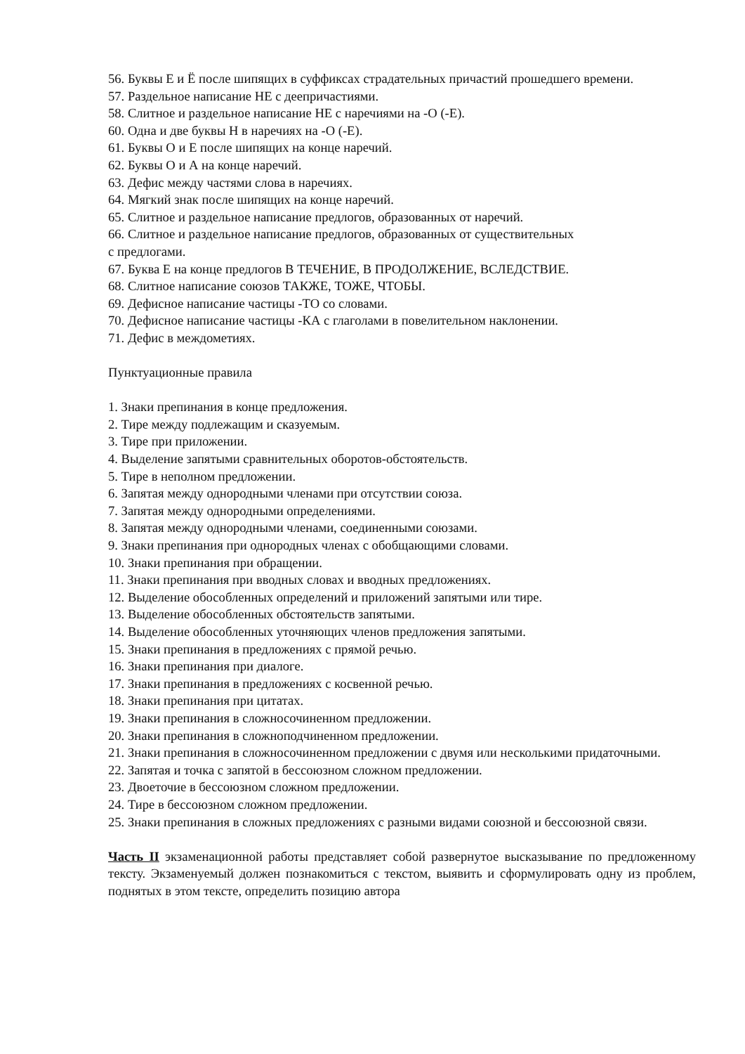56. Буквы Е и Ё после шипящих в суффиксах страдательных причастий прошедшего времени.
57. Раздельное написание НЕ с деепричастиями.
58. Слитное и раздельное написание НЕ с наречиями на -О (-Е).
60. Одна и две буквы Н в наречиях на -О (-Е).
61. Буквы О и Е после шипящих на конце наречий.
62. Буквы О и А на конце наречий.
63. Дефис между частями слова в наречиях.
64. Мягкий знак после шипящих на конце наречий.
65. Слитное и раздельное написание предлогов, образованных от наречий.
66. Слитное и раздельное написание предлогов, образованных от существительных
с предлогами.
67. Буква Е на конце предлогов В ТЕЧЕНИЕ, В ПРОДОЛЖЕНИЕ, ВСЛЕДСТВИЕ.
68. Слитное написание союзов ТАКЖЕ, ТОЖЕ, ЧТОБЫ.
69. Дефисное написание частицы -ТО со словами.
70. Дефисное написание частицы -КА с глаголами в повелительном наклонении.
71. Дефис в междометиях.
Пунктуационные правила
1. Знаки препинания в конце предложения.
2. Тире между подлежащим и сказуемым.
3. Тире при приложении.
4. Выделение запятыми сравнительных оборотов-обстоятельств.
5. Тире в неполном предложении.
6. Запятая между однородными членами при отсутствии союза.
7. Запятая между однородными определениями.
8. Запятая между однородными членами, соединенными союзами.
9. Знаки препинания при однородных членах с обобщающими словами.
10. Знаки препинания при обращении.
11. Знаки препинания при вводных словах и вводных предложениях.
12. Выделение обособленных определений и приложений запятыми или тире.
13. Выделение обособленных обстоятельств запятыми.
14. Выделение обособленных уточняющих членов предложения запятыми.
15. Знаки препинания в предложениях с прямой речью.
16. Знаки препинания при диалоге.
17. Знаки препинания в предложениях с косвенной речью.
18. Знаки препинания при цитатах.
19. Знаки препинания в сложносочиненном предложении.
20. Знаки препинания в сложноподчиненном предложении.
21. Знаки препинания в сложносочиненном предложении с двумя или несколькими придаточными.
22. Запятая и точка с запятой в бессоюзном сложном предложении.
23. Двоеточие в бессоюзном сложном предложении.
24. Тире в бессоюзном сложном предложении.
25. Знаки препинания в сложных предложениях с разными видами союзной и бессоюзной связи.
Часть II экзаменационной работы представляет собой развернутое высказывание по предложенному тексту. Экзаменуемый должен познакомиться с текстом, выявить и сформулировать одну из проблем, поднятых в этом тексте, определить позицию автора